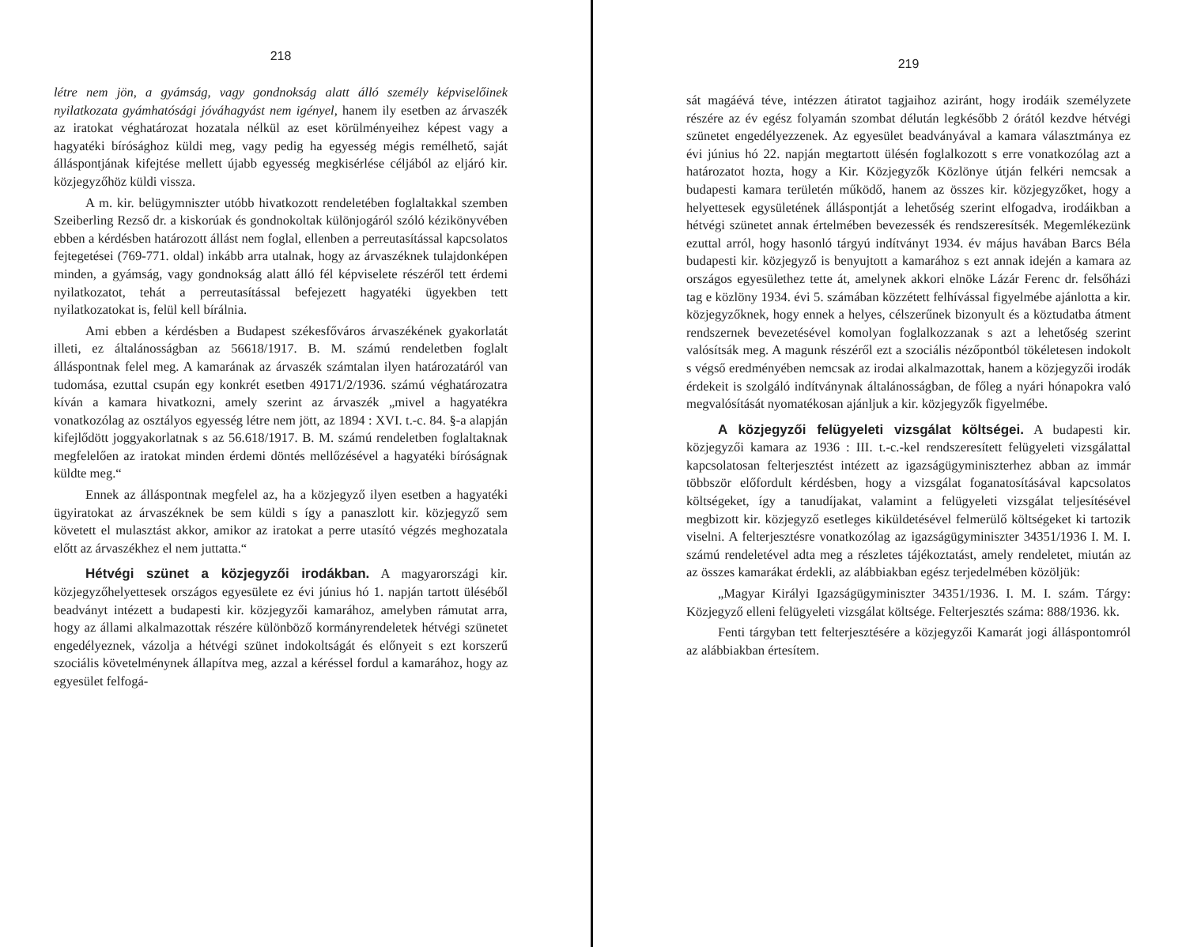218
létre nem jön, a gyámság, vagy gondnokság alatt álló személy képviselőinek nyilatkozata gyámhatósági jóváhagyást nem igényel, hanem ily esetben az árvaszék az iratokat véghatározat hozatala nélkül az eset körülményeihez képest vagy a hagyatéki bírósághoz küldi meg, vagy pedig ha egyesség mégis remélhető, saját álláspontjának kifejtése mellett újabb egyesség megkisérlése céljából az eljáró kir. közjegyzőhöz küldi vissza.
A m. kir. belügymniszter utóbb hivatkozott rendeletében foglaltakkal szemben Szeiberling Rezső dr. a kiskorúak és gondnokoltak különjogáról szóló kézikönyvében ebben a kérdésben határozott állást nem foglal, ellenben a perreutasítással kapcsolatos fejtegetései (769-771. oldal) inkább arra utalnak, hogy az árvaszéknek tulajdonképen minden, a gyámság, vagy gondnokság alatt álló fél képviselete részéről tett érdemi nyilatkozatot, tehát a perreutasítással befejezett hagyatéki ügyekben tett nyilatkozatokat is, felül kell bírálnia.
Ami ebben a kérdésben a Budapest székesfőváros árvaszékének gyakorlatát illeti, ez általánosságban az 56618/1917. B. M. számú rendeletben foglalt álláspontnak felel meg. A kamarának az árvaszék számtalan ilyen határozatáról van tudomása, ezuttal csupán egy konkrét esetben 49171/2/1936. számú véghatározatra kíván a kamara hivatkozni, amely szerint az árvaszék „mivel a hagyatékra vonatkozólag az osztályos egyesség létre nem jött, az 1894 : XVI. t.-c. 84. §-a alapján kifejlődött joggyakorlatnak s az 56.618/1917. B. M. számú rendeletben foglaltaknak megfelelően az iratokat minden érdemi döntés mellőzésével a hagyatéki bíróságnak küldte meg.“
Ennek az álláspontnak megfelel az, ha a közjegyző ilyen esetben a hagyatéki ügyiratokat az árvaszéknek be sem küldi s így a panaszlott kir. közjegyző sem követett el mulasztást akkor, amikor az iratokat a perre utasító végzés meghozatala előtt az árvaszékhez el nem juttatta.“
Hétvégi szünet a közjegyzői irodákban. A magyarországi kir. közjegyzőhelyettesek országos egyesülete ez évi június hó 1. napján tartott üléséből beadványt intézett a budapesti kir. közjegyzői kamarához, amelyben rámutat arra, hogy az állami alkalmazottak részére különböző kormányrendeletek hétvégi szünetet engedélyeznek, vázolja a hétvégi szünet indokoltságát és előnyeit s ezt korszerű szociális követelménynek állapítva meg, azzal a kéréssel fordul a kamarához, hogy az egyesület felfogá-
219
sát magáévá téve, intézzen átiratot tagjaihoz aziránt, hogy irodáik személyzete részére az év egész folyamán szombat délután legkésőbb 2 órától kezdve hétvégi szünetet engedélyezzenek. Az egyesület beadványával a kamara választmánya ez évi június hó 22. napján megtartott ülésén foglalkozott s erre vonatkozólag azt a határozatot hozta, hogy a Kir. Közjegyzők Közlönye útján felkéri nemcsak a budapesti kamara területén működő, hanem az összes kir. közjegyzőket, hogy a helyettesek egysületének álláspontját a lehetőség szerint elfogadva, irodáikban a hétvégi szünetet annak értelmében bevezessék és rendszeresítsék. Megemlékezünk ezuttal arról, hogy hasonló tárgyú indítványt 1934. év május havában Barcs Béla budapesti kir. közjegyző is benyujtott a kamarához s ezt annak idején a kamara az országos egyesülethez tette át, amelynek akkori elnöke Lázár Ferenc dr. felsőházi tag e közlöny 1934. évi 5. számában közzétett felhívással figyelmébe ajánlotta a kir. közjegyzőknek, hogy ennek a helyes, célszerűnek bizonyult és a köztudatba átment rendszernek bevezetésével komolyan foglalkozzanak s azt a lehetőség szerint valósítsák meg. A magunk részéről ezt a szociális nézőpontból tökéletesen indokolt s végső eredményében nemcsak az irodai alkalmazottak, hanem a közjegyzői irodák érdekeit is szolgáló indítványnak általánosságban, de főleg a nyári hónapokra való megvalósítását nyomatékosan ajánljuk a kir. közjegyzők figyelmébe.
A közjegyzői felügyeleti vizsgálat költségei. A budapesti kir. közjegyzői kamara az 1936 : III. t.-c.-kel rendszeresített felügyeleti vizsgálattal kapcsolatosan felterjesztést intézett az igazságügyminiszterhez abban az immár többször előfordult kérdésben, hogy a vizsgálat foganatosításával kapcsolatos költségeket, így a tanudíjakat, valamint a felügyeleti vizsgálat teljesítésével megbizott kir. közjegyző esetleges kiküldetésével felmerülő költségeket ki tartozik viselni. A felterjesztésre vonatkozólag az igazságügyminiszter 34351/1936 I. M. I. számú rendeletével adta meg a részletes tájékoztatást, amely rendeletet, miután az az összes kamarákat érdekli, az alábbiakban egész terjedelmében közöljük:
„Magyar Királyi Igazságügyminiszter 34351/1936. I. M. I. szám. Tárgy: Közjegyző elleni felügyeleti vizsgálat költsége. Felterjesztés száma: 888/1936. kk.
Fenti tárgyban tett felterjesztésére a közjegyzői Kamarát jogi álláspontomról az alábbiakban értesítem.